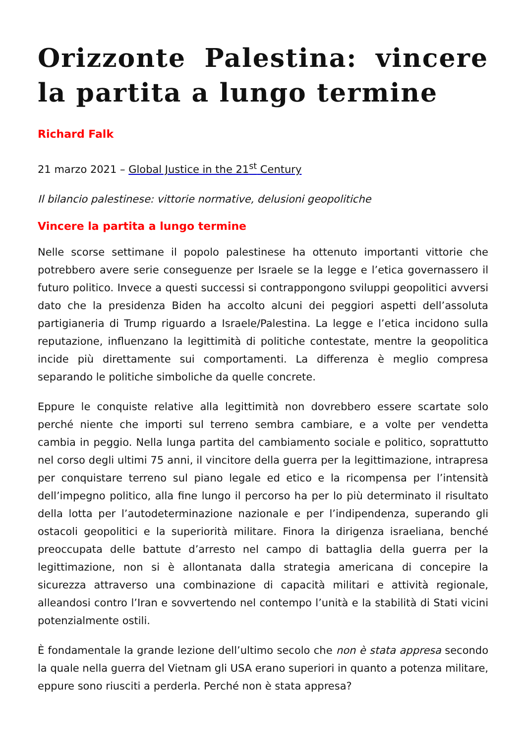Orizzonte Palestina: vincere la partita a lungo termine
Richard Falk
21 marzo 2021 – Global Justice in the 21<sup>st</sup> Century
Il bilancio palestinese: vittorie normative, delusioni geopolitiche
Vincere la partita a lungo termine
Nelle scorse settimane il popolo palestinese ha ottenuto importanti vittorie che potrebbero avere serie conseguenze per Israele se la legge e l’etica governassero il futuro politico. Invece a questi successi si contrappongono sviluppi geopolitici avversi dato che la presidenza Biden ha accolto alcuni dei peggiori aspetti dell’assoluta partigianeria di Trump riguardo a Israele/Palestina. La legge e l’etica incidono sulla reputazione, influenzano la legittimità di politiche contestate, mentre la geopolitica incide più direttamente sui comportamenti. La differenza è meglio compresa separando le politiche simboliche da quelle concrete.
Eppure le conquiste relative alla legittimità non dovrebbero essere scartate solo perché niente che importi sul terreno sembra cambiare, e a volte per vendetta cambia in peggio. Nella lunga partita del cambiamento sociale e politico, soprattutto nel corso degli ultimi 75 anni, il vincitore della guerra per la legittimazione, intrapresa per conquistare terreno sul piano legale ed etico e la ricompensa per l’intensità dell’impegno politico, alla fine lungo il percorso ha per lo più determinato il risultato della lotta per l’autodeterminazione nazionale e per l’indipendenza, superando gli ostacoli geopolitici e la superiorità militare. Finora la dirigenza israeliana, benché preoccupata delle battute d’arresto nel campo di battaglia della guerra per la legittimazione, non si è allontanata dalla strategia americana di concepire la sicurezza attraverso una combinazione di capacità militari e attività regionale, alleandosi contro l’Iran e sovvertendo nel contempo l’unità e la stabilità di Stati vicini potenzialmente ostili.
È fondamentale la grande lezione dell’ultimo secolo che non è stata appresa secondo la quale nella guerra del Vietnam gli USA erano superiori in quanto a potenza militare, eppure sono riusciti a perderla. Perché non è stata appresa?